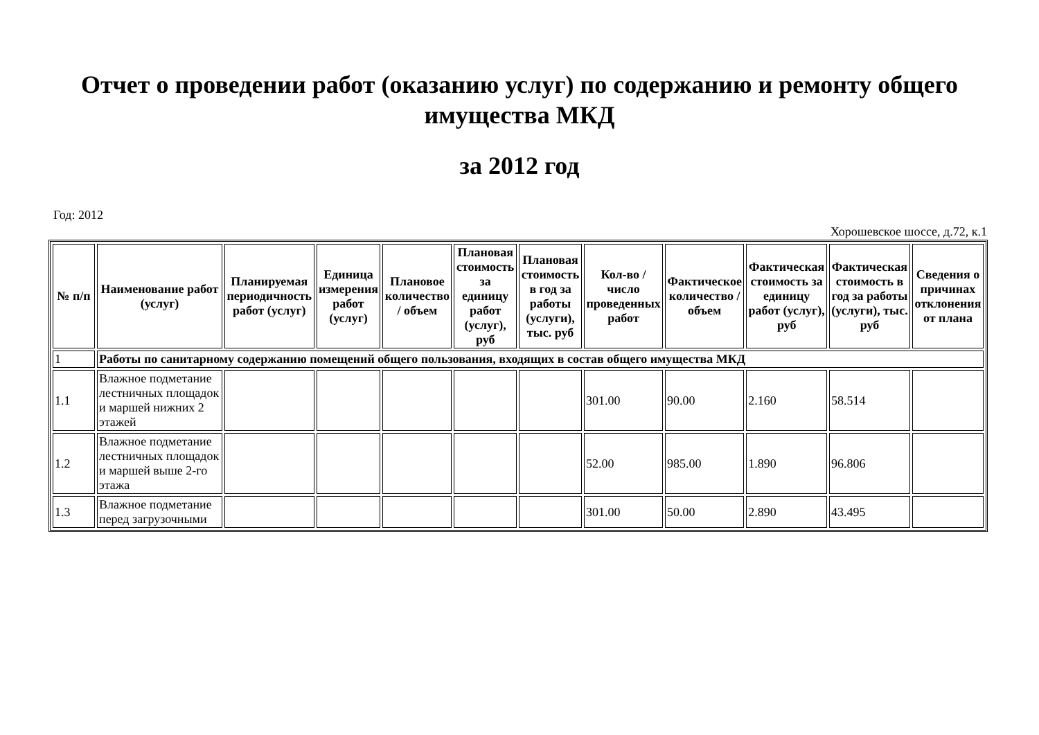Отчет о проведении работ (оказанию услуг) по содержанию и ремонту общего имущества МКД
за 2012 год
Год: 2012
Хорошевское шоссе, д.72, к.1
| № п/п | Наименование работ (услуг) | Планируемая периодичность работ (услуг) | Единица измерения работ (услуг) | Плановое количество / объем | Плановая стоимость за единицу работ (услуг), руб | Плановая стоимость в год за работы (услуги), тыс. руб | Кол-во / число проведенных работ | Фактическое количество / объем | Фактическая стоимость за единицу работ (услуг), руб | Фактическая стоимость в год за работы (услуги), тыс. руб | Сведения о причинах отклонения от плана |
| --- | --- | --- | --- | --- | --- | --- | --- | --- | --- | --- | --- |
| 1 | Работы по санитарному содержанию помещений общего пользования, входящих в состав общего имущества МКД | | | | | | | | | | |
| 1.1 | Влажное подметание лестничных площадок и маршей нижних 2 этажей | | | | | | 301.00 | 90.00 | 2.160 | 58.514 | |
| 1.2 | Влажное подметание лестничных площадок и маршей выше 2-го этажа | | | | | | 52.00 | 985.00 | 1.890 | 96.806 | |
| 1.3 | Влажное подметание перед загрузочными | | | | | | 301.00 | 50.00 | 2.890 | 43.495 | |